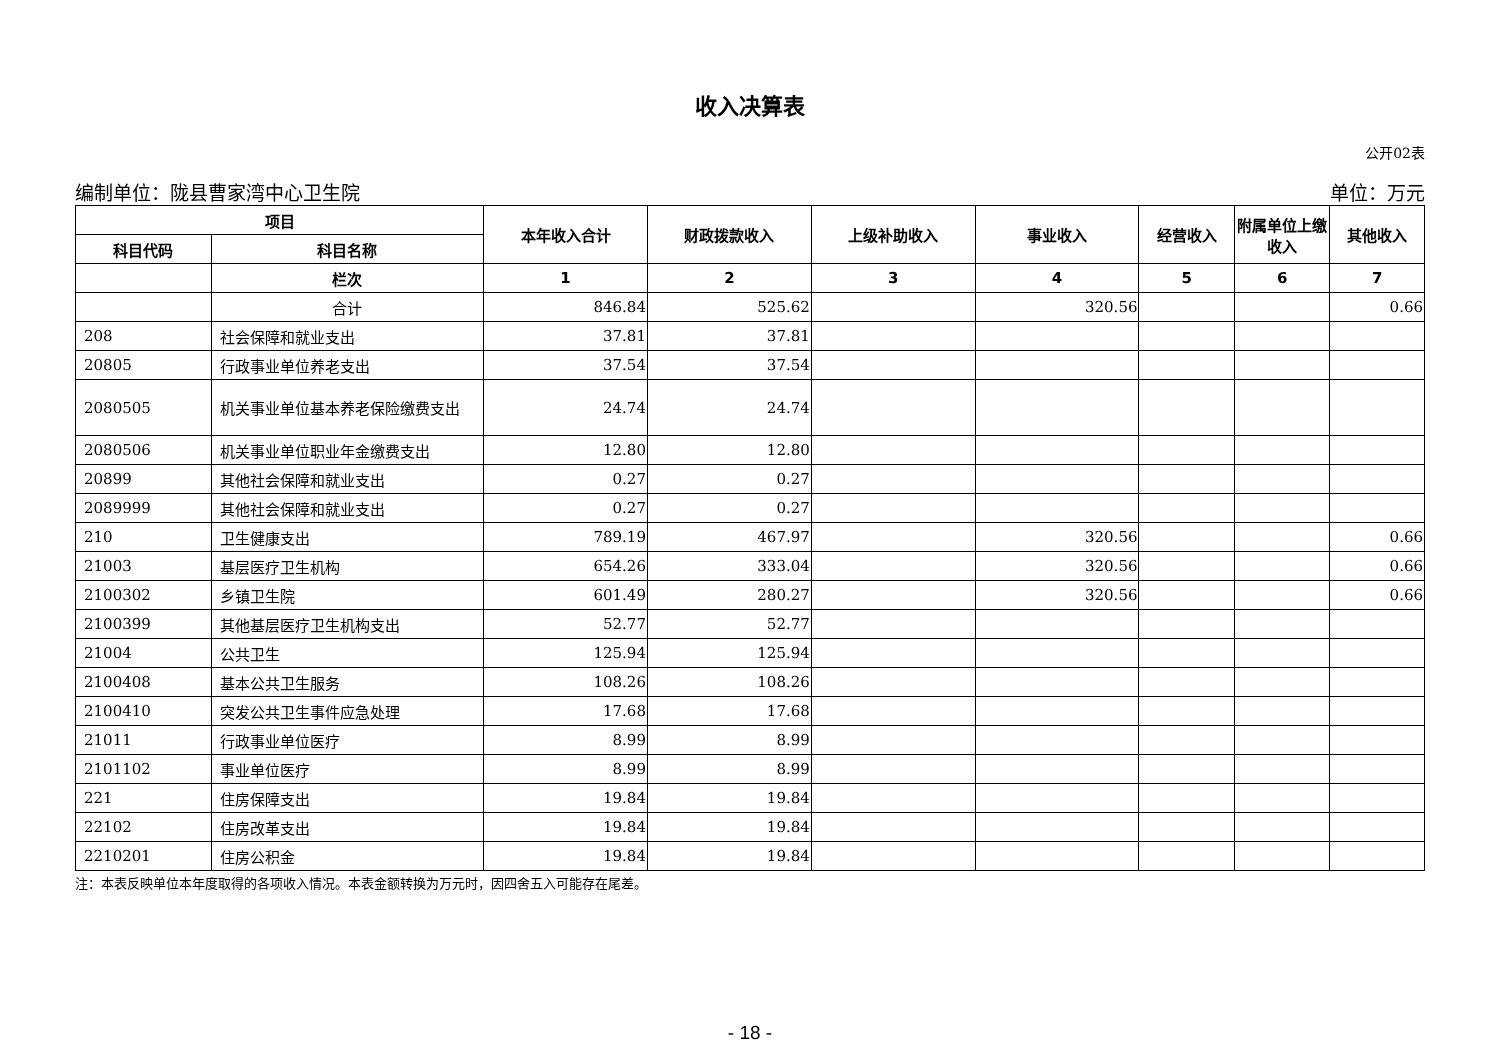收入决算表
公开02表
编制单位：陇县曹家湾中心卫生院 单位：万元
| 项目 | | 本年收入合计 | 财政拨款收入 | 上级补助收入 | 事业收入 | 经营收入 | 附属单位上缴收入 | 其他收入 |
| --- | --- | --- | --- | --- | --- | --- | --- | --- |
| 科目代码 | 科目名称 | | | | | | | |
| | 栏次 | 1 | 2 | 3 | 4 | 5 | 6 | 7 |
| | 合计 | 846.84 | 525.62 | | 320.56 | | | 0.66 |
| 208 | 社会保障和就业支出 | 37.81 | 37.81 | | | | | |
| 20805 | 行政事业单位养老支出 | 37.54 | 37.54 | | | | | |
| 2080505 | 机关事业单位基本养老保险缴费支出 | 24.74 | 24.74 | | | | | |
| 2080506 | 机关事业单位职业年金缴费支出 | 12.80 | 12.80 | | | | | |
| 20899 | 其他社会保障和就业支出 | 0.27 | 0.27 | | | | | |
| 2089999 | 其他社会保障和就业支出 | 0.27 | 0.27 | | | | | |
| 210 | 卫生健康支出 | 789.19 | 467.97 | | 320.56 | | | 0.66 |
| 21003 | 基层医疗卫生机构 | 654.26 | 333.04 | | 320.56 | | | 0.66 |
| 2100302 | 乡镇卫生院 | 601.49 | 280.27 | | 320.56 | | | 0.66 |
| 2100399 | 其他基层医疗卫生机构支出 | 52.77 | 52.77 | | | | | |
| 21004 | 公共卫生 | 125.94 | 125.94 | | | | | |
| 2100408 | 基本公共卫生服务 | 108.26 | 108.26 | | | | | |
| 2100410 | 突发公共卫生事件应急处理 | 17.68 | 17.68 | | | | | |
| 21011 | 行政事业单位医疗 | 8.99 | 8.99 | | | | | |
| 2101102 | 事业单位医疗 | 8.99 | 8.99 | | | | | |
| 221 | 住房保障支出 | 19.84 | 19.84 | | | | | |
| 22102 | 住房改革支出 | 19.84 | 19.84 | | | | | |
| 2210201 | 住房公积金 | 19.84 | 19.84 | | | | | |
注：本表反映单位本年度取得的各项收入情况。本表金额转换为万元时，因四舍五入可能存在尾差。
- 18 -